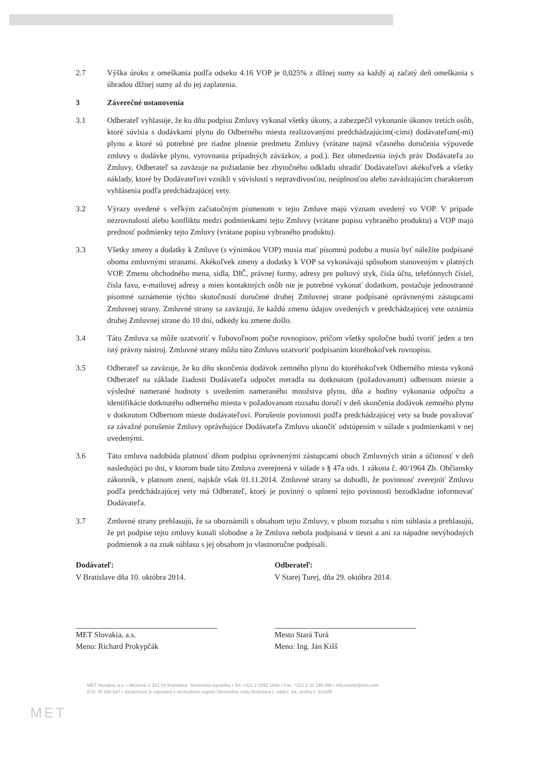2.7 Výška úroku z omeškania podľa odseku 4.16 VOP je 0,025% z dlžnej sumy za každý aj začatý deň omeškania s úhradou dlžnej sumy až do jej zaplatenia.
3 Záverečné ustanovenia
3.1 Odberateľ vyhlasuje, že ku dňu podpisu Zmluvy vykonal všetky úkony, a zabezpečil vykonanie úkonov tretích osôb, ktoré súvisia s dodávkami plynu do Odberného miesta realizovanými predchádzajúcim(-cimi) dodávateľom(-mi) plynu a ktoré sú potrebné pre riadne plnenie predmetu Zmluvy (vrátane najmä včasného doručenia výpovede zmluvy o dodávke plynu, vyrovnania prípadných záväzkov, a pod.). Bez obmedzenia iných práv Dodávateľa zo Zmluvy, Odberateľ sa zaväzuje na požiadanie bez zbytočného odkladu uhradiť Dodávateľovi akékoľvek a všetky náklady, ktoré by Dodávateľovi vznikli v súvislosti s nepravdivosťou, neúplnosťou alebo zavádzajúcim charakterom vyhlásenia podľa predchádzajúcej vety.
3.2 Výrazy uvedené s veľkým začiatočným písmenom v tejto Zmluve majú význam uvedený vo VOP. V prípade nezrovnalostí alebo konfliktu medzi podmienkami tejto Zmluvy (vrátane popisu vybraného produktu) a VOP majú prednosť podmienky tejto Zmluvy (vrátane popisu vybraného produktu).
3.3 Všetky zmeny a dodatky k Zmluve (s výnimkou VOP) musia mať písomnú podobu a musia byť náležite podpísané oboma zmluvnými stranami. Akékoľvek zmeny a dodatky k VOP sa vykonávajú spôsobom stanoveným v platných VOP. Zmenu obchodného mena, sídla, DIČ, právnej formy, adresy pre poštový styk, čísla účtu, telefónnych čísiel, čísla faxu, e-mailovej adresy a mien kontaktných osôb nie je potrebné vykonať dodatkom, postačuje jednostranné písomné oznámenie týchto skutočností doručené druhej Zmluvnej strane podpísané oprávnenými zástupcami Zmluvnej strany. Zmluvné strany sa zaväzujú, že každú zmenu údajov uvedených v predchádzajúcej vete oznámia druhej Zmluvnej strane do 10 dní, odkedy ku zmene došlo.
3.4 Táto Zmluva sa môže uzatvoriť v ľubovoľnom počte rovnopisov, pričom všetky spoločne budú tvoriť jeden a ten istý právny nástroj. Zmluvné strany môžu túto Zmluvu uzatvoriť podpísaním ktoréhokoľvek rovnopisu.
3.5 Odberateľ sa zaväzuje, že ku dňu skončenia dodávok zemného plynu do ktoréhokoľvek Odberného miesta vykoná Odberateľ na základe žiadosti Dodávateľa odpočet meradla na dotknutom (požadovanom) odbernom mieste a výsledné namerané hodnoty s uvedením nameraného množstva plynu, dňa a hodiny vykonania odpočtu a identifikácie dotknutého odberného miesta v požadovanom rozsahu doručí v deň skončenia dodávok zemného plynu v dotknutom Odbernom mieste dodávateľovi. Porušenie povinnosti podľa predchádzajúcej vety sa bude považovať za závažné porušenie Zmluvy oprávňujúce Dodávateľa Zmluvu ukončiť odstúpením v súlade s podmienkami v nej uvedenými.
3.6 Táto zmluva nadobúda platnosť dňom podpisu oprávnenými zástupcami oboch Zmluvných strán a účinnosť v deň nasledujúci po dni, v ktorom bude táto Zmluva zverejnená v súlade s § 47a ods. 1 zákona č. 40/1964 Zb. Občiansky zákonník, v platnom znení, najskôr však 01.11.2014. Zmluvné strany sa dohodli, že povinnosť zverejniť Zmluvu podľa predchádzajúcej vety má Odberateľ, ktorý je povinný o splnení tejto povinnosti bezodkladne informovať Dodávateľa.
3.7 Zmluvné strany prehlasujú, že sa oboznámili s obsahom tejto Zmluvy, v plnom rozsahu s ním súhlasia a prehlasujú, že pri podpise tejto zmluvy konali slobodne a že Zmluva nebola podpísaná v tiesni a ani za nápadne nevýhodných podmienok a na znak súhlasu s jej obsahom ju vlastnoručne podpísali.
Dodávateľ:
V Bratislave dňa 10. októbra 2014.
MET Slovakia, a.s.
Meno: Richard Prokypčák
Odberateľ:
V Starej Turej, dňa 29. októbra 2014.
Mesto Stará Turá
Meno: Ing. Ján Kišš
MET
MET Slovakia, a.s. • Mostová 2, 811 02 Bratislava, Slovenská republika • Tel: +421 2 2092 1688 • Fax: +421 2 32 199 098 • info.metsk@met.com
IČO: 45 860 637 • Spoločnosť je zapísaná v obchodnom registri Okresného súdu Bratislava I, oddiel: Sa, vložka č. 5118/B